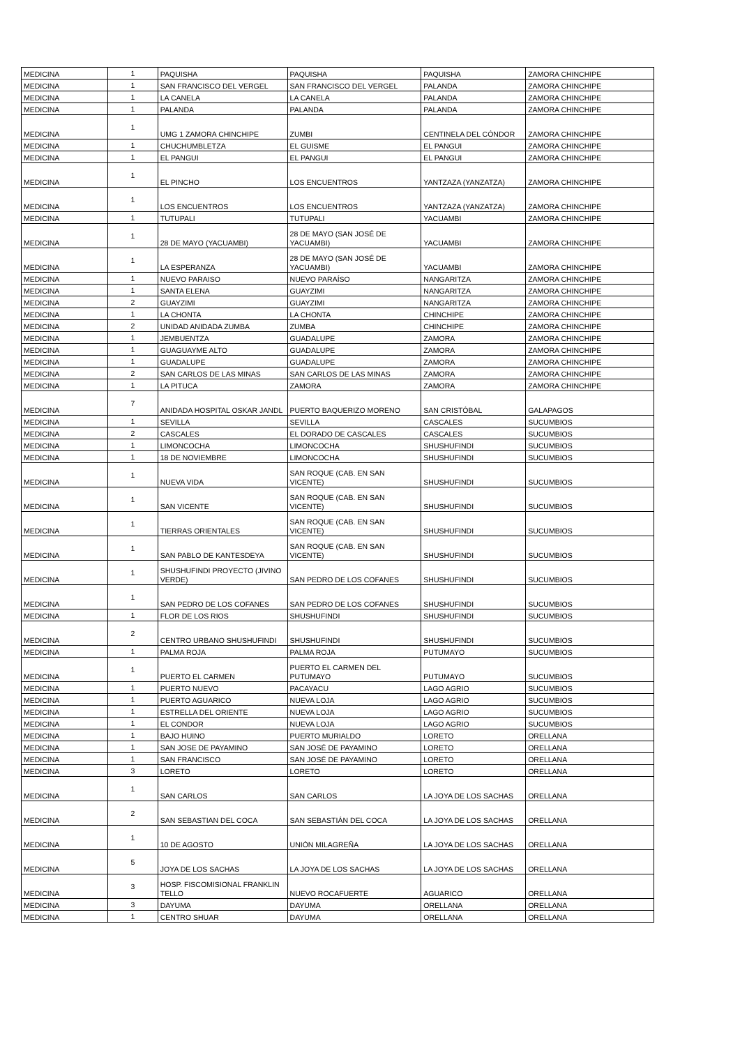| MEDICINA | 1 | PAQUISHA | PAQUISHA | PAQUISHA | ZAMORA CHINCHIPE |
| MEDICINA | 1 | SAN FRANCISCO DEL VERGEL | SAN FRANCISCO DEL VERGEL | PALANDA | ZAMORA CHINCHIPE |
| MEDICINA | 1 | LA CANELA | LA CANELA | PALANDA | ZAMORA CHINCHIPE |
| MEDICINA | 1 | PALANDA | PALANDA | PALANDA | ZAMORA CHINCHIPE |
| MEDICINA | 1 | UMG 1 ZAMORA CHINCHIPE | ZUMBI | CENTINELA DEL CÓNDOR | ZAMORA CHINCHIPE |
| MEDICINA | 1 | CHUCHUMBLETZA | EL GUISME | EL PANGUI | ZAMORA CHINCHIPE |
| MEDICINA | 1 | EL PANGUI | EL PANGUI | EL PANGUI | ZAMORA CHINCHIPE |
| MEDICINA | 1 | EL PINCHO | LOS ENCUENTROS | YANTZAZA (YANZATZA) | ZAMORA CHINCHIPE |
| MEDICINA | 1 | LOS ENCUENTROS | LOS ENCUENTROS | YANTZAZA (YANZATZA) | ZAMORA CHINCHIPE |
| MEDICINA | 1 | TUTUPALI | TUTUPALI | YACUAMBI | ZAMORA CHINCHIPE |
| MEDICINA | 1 | 28 DE MAYO (YACUAMBI) | 28 DE MAYO (SAN JOSÉ DE YACUAMBI) | YACUAMBI | ZAMORA CHINCHIPE |
| MEDICINA | 1 | LA ESPERANZA | 28 DE MAYO (SAN JOSÉ DE YACUAMBI) | YACUAMBI | ZAMORA CHINCHIPE |
| MEDICINA | 1 | NUEVO PARAISO | NUEVO PARAÍSO | NANGARITZA | ZAMORA CHINCHIPE |
| MEDICINA | 1 | SANTA ELENA | GUAYZIMI | NANGARITZA | ZAMORA CHINCHIPE |
| MEDICINA | 2 | GUAYZIMI | GUAYZIMI | NANGARITZA | ZAMORA CHINCHIPE |
| MEDICINA | 1 | LA CHONTA | LA CHONTA | CHINCHIPE | ZAMORA CHINCHIPE |
| MEDICINA | 2 | UNIDAD ANIDADA ZUMBA | ZUMBA | CHINCHIPE | ZAMORA CHINCHIPE |
| MEDICINA | 1 | JEMBUENTZA | GUADALUPE | ZAMORA | ZAMORA CHINCHIPE |
| MEDICINA | 1 | GUAGUAYME ALTO | GUADALUPE | ZAMORA | ZAMORA CHINCHIPE |
| MEDICINA | 1 | GUADALUPE | GUADALUPE | ZAMORA | ZAMORA CHINCHIPE |
| MEDICINA | 2 | SAN CARLOS DE LAS MINAS | SAN CARLOS DE LAS MINAS | ZAMORA | ZAMORA CHINCHIPE |
| MEDICINA | 1 | LA PITUCA | ZAMORA | ZAMORA | ZAMORA CHINCHIPE |
| MEDICINA | 7 | ANIDADA HOSPITAL OSKAR JANDL | PUERTO BAQUERIZO MORENO | SAN CRISTÓBAL | GALAPAGOS |
| MEDICINA | 1 | SEVILLA | SEVILLA | CASCALES | SUCUMBIOS |
| MEDICINA | 2 | CASCALES | EL DORADO DE CASCALES | CASCALES | SUCUMBIOS |
| MEDICINA | 1 | LIMONCOCHA | LIMONCOCHA | SHUSHUFINDI | SUCUMBIOS |
| MEDICINA | 1 | 18 DE NOVIEMBRE | LIMONCOCHA | SHUSHUFINDI | SUCUMBIOS |
| MEDICINA | 1 | NUEVA VIDA | SAN ROQUE (CAB. EN SAN VICENTE) | SHUSHUFINDI | SUCUMBIOS |
| MEDICINA | 1 | SAN VICENTE | SAN ROQUE (CAB. EN SAN VICENTE) | SHUSHUFINDI | SUCUMBIOS |
| MEDICINA | 1 | TIERRAS ORIENTALES | SAN ROQUE (CAB. EN SAN VICENTE) | SHUSHUFINDI | SUCUMBIOS |
| MEDICINA | 1 | SAN PABLO DE KANTESDEYA | SAN ROQUE (CAB. EN SAN VICENTE) | SHUSHUFINDI | SUCUMBIOS |
| MEDICINA | 1 | SHUSHUFINDI PROYECTO (JIVINO VERDE) | SAN PEDRO DE LOS COFANES | SHUSHUFINDI | SUCUMBIOS |
| MEDICINA | 1 | SAN PEDRO DE LOS COFANES | SAN PEDRO DE LOS COFANES | SHUSHUFINDI | SUCUMBIOS |
| MEDICINA | 1 | FLOR DE LOS RIOS | SHUSHUFINDI | SHUSHUFINDI | SUCUMBIOS |
| MEDICINA | 2 | CENTRO URBANO SHUSHUFINDI | SHUSHUFINDI | SHUSHUFINDI | SUCUMBIOS |
| MEDICINA | 1 | PALMA ROJA | PALMA ROJA | PUTUMAYO | SUCUMBIOS |
| MEDICINA | 1 | PUERTO EL CARMEN | PUERTO EL CARMEN DEL PUTUMAYO | PUTUMAYO | SUCUMBIOS |
| MEDICINA | 1 | PUERTO NUEVO | PACAYACU | LAGO AGRIO | SUCUMBIOS |
| MEDICINA | 1 | PUERTO AGUARICO | NUEVA LOJA | LAGO AGRIO | SUCUMBIOS |
| MEDICINA | 1 | ESTRELLA DEL ORIENTE | NUEVA LOJA | LAGO AGRIO | SUCUMBIOS |
| MEDICINA | 1 | EL CONDOR | NUEVA LOJA | LAGO AGRIO | SUCUMBIOS |
| MEDICINA | 1 | BAJO HUINO | PUERTO MURIALDO | LORETO | ORELLANA |
| MEDICINA | 1 | SAN JOSE DE PAYAMINO | SAN JOSÉ DE PAYAMINO | LORETO | ORELLANA |
| MEDICINA | 1 | SAN FRANCISCO | SAN JOSÉ DE PAYAMINO | LORETO | ORELLANA |
| MEDICINA | 3 | LORETO | LORETO | LORETO | ORELLANA |
| MEDICINA | 1 | SAN CARLOS | SAN CARLOS | LA JOYA DE LOS SACHAS | ORELLANA |
| MEDICINA | 2 | SAN SEBASTIAN DEL COCA | SAN SEBASTIÁN DEL COCA | LA JOYA DE LOS SACHAS | ORELLANA |
| MEDICINA | 1 | 10 DE AGOSTO | UNIÓN MILAGREÑA | LA JOYA DE LOS SACHAS | ORELLANA |
| MEDICINA | 5 | JOYA DE LOS SACHAS | LA JOYA DE LOS SACHAS | LA JOYA DE LOS SACHAS | ORELLANA |
| MEDICINA | 3 | HOSP. FISCOMISIONAL FRANKLIN TELLO | NUEVO ROCAFUERTE | AGUARICO | ORELLANA |
| MEDICINA | 3 | DAYUMA | DAYUMA | ORELLANA | ORELLANA |
| MEDICINA | 1 | CENTRO SHUAR | DAYUMA | ORELLANA | ORELLANA |